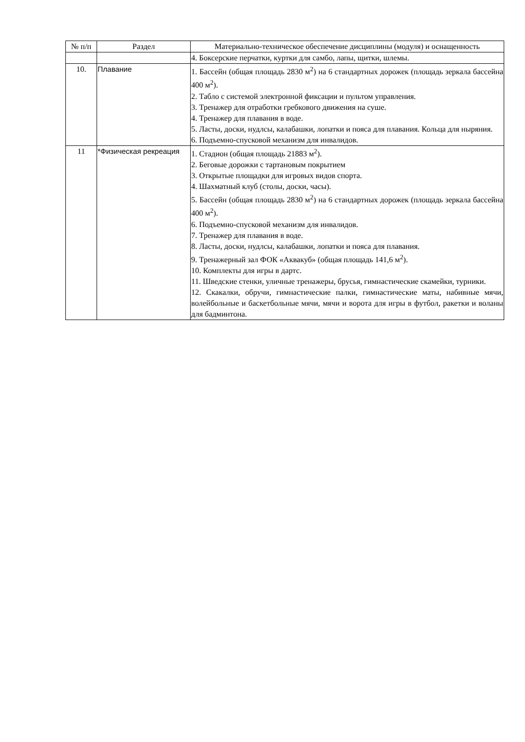| № п/п | Раздел | Материально-техническое обеспечение дисциплины (модуля) и оснащенность |
| --- | --- | --- |
| | | 4. Боксерские перчатки, куртки для самбо, лапы, щитки, шлемы. |
| 10. | Плавание | 1. Бассейн (общая площадь 2830 м<sup>2</sup>) на 6 стандартных дорожек (площадь зеркала бассейна 400 м<sup>2</sup>). 2. Табло с системой электронной фиксации и пультом управления. 3. Тренажер для отработки гребкового движения на суше. 4. Тренажер для плавания в воде. 5. Ласты, доски, нудлсы, калабашки, лопатки и пояса для плавания. Кольца для ныряния. 6. Подъемно-спусковой механизм для инвалидов. |
| 11 | *Физическая рекреация | 1. Стадион (общая площадь 21883 м<sup>2</sup>). 2. Беговые дорожки с тартановым покрытием 3. Открытые площадки для игровых видов спорта. 4. Шахматный клуб (столы, доски, часы). 5. Бассейн (общая площадь 2830 м<sup>2</sup>) на 6 стандартных дорожек (площадь зеркала бассейна 400 м<sup>2</sup>). 6. Подъемно-спусковой механизм для инвалидов. 7. Тренажер для плавания в воде. 8. Ласты, доски, нудлсы, калабашки, лопатки и пояса для плавания. 9. Тренажерный зал ФОК «Аквакуб» (общая площадь 141,6 м<sup>2</sup>). 10. Комплекты для игры в дартс. 11. Шведские стенки, уличные тренажеры, брусья, гимнастические скамейки, турники. 12. Скакалки, обручи, гимнастические палки, гимнастические маты, набивные мячи, волейбольные и баскетбольные мячи, мячи и ворота для игры в футбол, ракетки и воланы для бадминтона. |